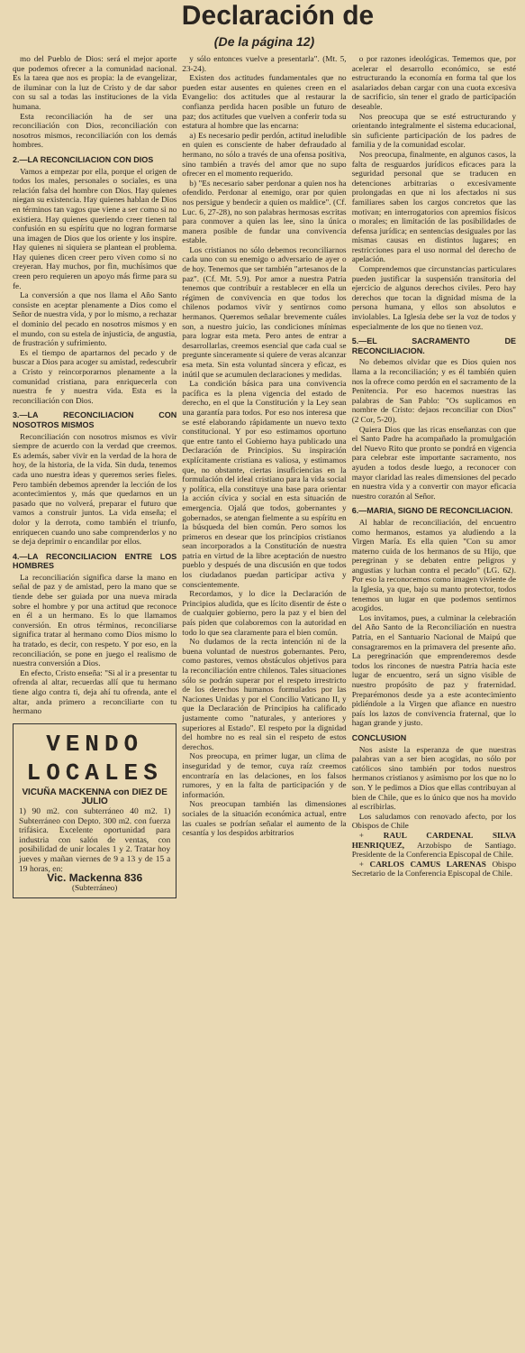Declaración de
(De la página 12)
mo del Pueblo de Dios: será el mejor aporte que podemos ofrecer a la comunidad nacional. Es la tarea que nos es propia: la de evangelizar, de iluminar con la luz de Cristo y de dar sabor con su sal a todas las instituciones de la vida humana.
Esta reconciliación ha de ser una reconciliación con Dios, reconciliación con nosotros mismos, reconciliación con los demás hombres.
2.—LA RECONCILIACION CON DIOS
Vamos a empezar por ella, porque el origen de todos los males, personales o sociales, es una relación falsa del hombre con Dios. Hay quienes niegan su existencia. Hay quienes hablan de Dios en términos tan vagos que viene a ser como si no existiera. Hay quienes queriendo creer tienen tal confusión en su espíritu que no logran formarse una imagen de Dios que los oriente y los inspire. Hay quienes ni siquiera se plantean el problema. Hay quienes dicen creer pero viven como si no creyeran. Hay muchos, por fin, muchísimos que creen pero requieren un apoyo más firme para su fe.
La conversión a que nos llama el Año Santo consiste en aceptar plenamente a Dios como el Señor de nuestra vida, y por lo mismo, a rechazar el dominio del pecado en nosotros mismos y en el mundo, con su estela de injusticia, de angustia, de frustración y sufrimiento.
Es el tiempo de apartarnos del pecado y de buscar a Dios para acoger su amistad, redescubrir a Cristo y reincorporarnos plenamente a la comunidad cristiana, para enriquecerla con nuestra fe y nuestra vida. Esta es la reconciliación con Dios.
3.—LA RECONCILIACION CON NOSOTROS MISMOS
Reconciliación con nosotros mismos es vivir siempre de acuerdo con la verdad que creemos. Es además, saber vivir en la verdad de la hora de hoy, de la historia, de la vida. Sin duda, tenemos cada uno nuestra ideas y queremos series fieles. Pero también debemos aprender la lección de los acontecimientos y, más que quedarnos en un pasado que no volverá, preparar el futuro que vamos a construir juntos. La vida enseña; el dolor y la derrota, como también el triunfo, enriquecen cuando uno sabe comprenderlos y no se deja deprimir o encandilar por ellos.
4.—LA RECONCILIACION ENTRE LOS HOMBRES
La reconciliación significa darse la mano en señal de paz y de amistad, pero la mano que se tiende debe ser guiada por una nueva mirada sobre el hombre y por una actitud que reconoce en él a un hermano. Es lo que llamamos conversión. En otros términos, reconciliarse significa tratar al hermano como Dios mismo lo ha tratado, es decir, con respeto. Y por eso, en la reconciliación, se pone en juego el realismo de nuestra conversión a Dios.
En efecto, Cristo enseña: "Si al ir a presentar tu ofrenda al altar, recuerdas allí que tu hermano tiene algo contra ti, deja ahí tu ofrenda, ante el altar, anda primero a reconciliarte con tu hermano
VENDO
LOCALES
VICUÑA MACKENNA con DIEZ DE JULIO
1) 90 m2. con subterráneo 40 m2. 1) Subterráneo con Depto. 300 m2. con fuerza trifásica. Excelente oportunidad para industria con salón de ventas, con posibilidad de unir locales 1 y 2. Tratar hoy jueves y mañan viernes de 9 a 13 y de 15 a 19 horas, en:
Vic. Mackenna 836
(Subterráneo)
y sólo entonces vuelve a presentarla". (Mt. 5, 23-24).
Existen dos actitudes fundamentales que no pueden estar ausentes en quienes creen en el Evangelio: dos actitudes que al restaurar la confianza perdida hacen posible un futuro de paz; dos actitudes que vuelven a conferir toda su estatura al hombre que las encarna:
a) Es necesario pedir perdón, actitud ineludible en quien es consciente de haber defraudado al hermano, no sólo a través de una ofensa positiva, sino también a través del amor que no supo ofrecer en el momento requerido.
b) "Es necesario saber perdonar a quien nos ha ofendido. Perdonar al enemigo, orar por quien nos persigue y bendecir a quien os maldice". (Cf. Luc. 6, 27-28), no son palabras hermosas escritas para conmover a quien las lee, sino la única manera posible de fundar una convivencia estable.
Los cristianos no sólo debemos reconciliarnos cada uno con su enemigo o adversario de ayer o de hoy. Tenemos que ser también "artesanos de la paz". (Cf. Mt. 5.9). Por amor a nuestra Patria tenemos que contribuir a restablecer en ella un régimen de convivencia en que todos los chilenos podamos vivir y sentirnos como hermanos. Queremos señalar brevemente cuáles son, a nuestro juicio, las condiciones mínimas para lograr esta meta. Pero antes de entrar a desarrollarlas, creemos esencial que cada cual se pregunte sinceramente si quiere de veras alcanzar esa meta. Sin esta voluntad sincera y eficaz, es inútil que se acumulen declaraciones y medidas.
La condición básica para una convivencia pacífica es la plena vigencia del estado de derecho, en el que la Constitución y la Ley sean una garantía para todos. Por eso nos interesa que se esté elaborando rápidamente un nuevo texto constitucional. Y por eso estimamos oportuno que entre tanto el Gobierno haya publicado una Declaración de Principios. Su inspiración explícitamente cristiana es valiosa, y estimamos que, no obstante, ciertas insuficiencias en la formulación del ideal cristiano para la vida social y política, ella constituye una base para orientar la acción cívica y social en esta situación de emergencia. Ojalá que todos, gobernantes y gobernados, se atengan fielmente a su espíritu en la búsqueda del bien común. Pero somos los primeros en desear que los principios cristianos sean incorporados a la Constitución de nuestra patria en virtud de la libre aceptación de nuestro pueblo y después de una discusión en que todos los ciudadanos puedan participar activa y conscientemente.
Recordamos, y lo dice la Declaración de Principios aludida, que es lícito disentir de éste o de cualquier gobierno, pero la paz y el bien del país piden que colaboremos con la autoridad en todo lo que sea claramente para el bien común.
No dudamos de la recta intención ni de la buena voluntad de nuestros gobernantes. Pero, como pastores, vemos obstáculos objetivos para la reconciliación entre chilenos. Tales situaciones sólo se podrán superar por el respeto irrestricto de los derechos humanos formulados por las Naciones Unidas y por el Concilio Vaticano II, y que la Declaración de Principios ha calificado justamente como "naturales, y anteriores y superiores al Estado". El respeto por la dignidad del hombre no es real sin el respeto de estos derechos.
Nos preocupa, en primer lugar, un clima de inseguridad y de temor, cuya raíz creemos encontraría en las delaciones, en los falsos rumores, y en la falta de participación y de información.
Nos preocupan también las dimensiones sociales de la situación económica actual, entre las cuales se podrían señalar el aumento de la cesantía y los despidos arbitrarios
o por razones ideológicas. Tememos que, por acelerar el desarrollo económico, se esté estructurando la economía en forma tal que los asalariados deban cargar con una cuota excesiva de sacrificio, sin tener el grado de participación deseable.
Nos preocupa que se esté estructurando y orientando integralmente el sistema educacional, sin suficiente participación de los padres de familia y de la comunidad escolar.
Nos preocupa, finalmente, en algunos casos, la falta de resguardos jurídicos eficaces para la seguridad personal que se traducen en detenciones arbitrarias o excesivamente prolongadas en que ni los afectados ni sus familiares saben los cargos concretos que las motivan; en interrogatorios con apremios físicos o morales; en limitación de las posibilidades de defensa jurídica; en sentencias desiguales por las mismas causas en distintos lugares; en restricciones para el uso normal del derecho de apelación.
Comprendemos que circunstancias particulares pueden justificar la suspensión transitoria del ejercicio de algunos derechos civiles. Pero hay derechos que tocan la dignidad misma de la persona humana, y ellos son absolutos e inviolables. La Iglesia debe ser la voz de todos y especialmente de los que no tienen voz.
5.—EL SACRAMENTO DE RECONCILIACION.
No debemos olvidar que es Dios quien nos llama a la reconciliación; y es él también quien nos la ofrece como perdón en el sacramento de la Penitencia. Por eso hacemos nuestras las palabras de San Pablo: "Os suplicamos en nombre de Cristo: dejaos reconciliar con Dios" (2 Cor, 5-20).
Quiera Dios que las ricas enseñanzas con que el Santo Padre ha acompañado la promulgación del Nuevo Rito que pronto se pondrá en vigencia para celebrar este importante sacramento, nos ayuden a todos desde luego, a reconocer con mayor claridad las reales dimensiones del pecado en nuestra vida y a convertir con mayor eficacia nuestro corazón al Señor.
6.—MARIA, SIGNO DE RECONCILIACION.
Al hablar de reconciliación, del encuentro como hermanos, estamos ya aludiendo a la Virgen María. Es ella quien "Con su amor materno cuida de los hermanos de su Hijo, que peregrinan y se debaten entre peligros y angustias y luchan contra el pecado" (LG. 62). Por eso la reconocemos como imagen viviente de la Iglesia, ya que, bajo su manto protector, todos tenemos un lugar en que podemos sentirnos acogidos.
Los invitamos, pues, a culminar la celebración del Año Santo de la Reconciliación en nuestra Patria, en el Santuario Nacional de Maipú que consagraremos en la primavera del presente año. La peregrinación que emprenderemos desde todos los rincones de nuestra Patria hacia este lugar de encuentro, será un signo visible de nuestro propósito de paz y fraternidad. Preparémonos desde ya a este acontecimiento pidiéndole a la Virgen que afiance en nuestro país los lazos de convivencia fraternal, que lo hagan grande y justo.
CONCLUSION
Nos asiste la esperanza de que nuestras palabras van a ser bien acogidas, no sólo por católicos sino también por todos nuestros hermanos cristianos y asimismo por los que no lo son. Y le pedimos a Dios que ellas contribuyan al bien de Chile, que es lo único que nos ha movido al escribirlas.
Los saludamos con renovado afecto, por los Obispos de Chile
+ RAUL CARDENAL SILVA HENRIQUEZ, Arzobispo de Santiago. Presidente de la Conferencia Episcopal de Chile.
+ CARLOS CAMUS LARENAS Obispo Secretario de la Conferencia Episcopal de Chile.